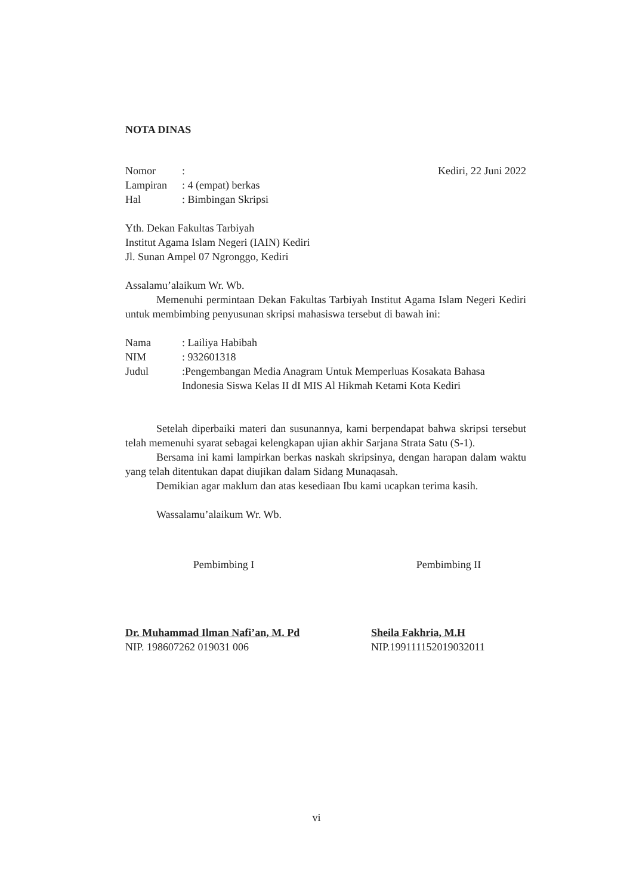NOTA DINAS
| Nomor | : |
| Lampiran | : 4 (empat) berkas |
| Hal | : Bimbingan Skripsi |
Kediri, 22 Juni 2022
Yth. Dekan Fakultas Tarbiyah
Institut Agama Islam Negeri (IAIN) Kediri
Jl. Sunan Ampel 07 Ngronggo, Kediri
Assalamu’alaikum Wr. Wb.
Memenuhi permintaan Dekan Fakultas Tarbiyah Institut Agama Islam Negeri Kediri untuk membimbing penyusunan skripsi mahasiswa tersebut di bawah ini:
| Nama | : Lailiya Habibah |
| NIM | : 932601318 |
| Judul | :Pengembangan Media Anagram Untuk Memperluas Kosakata Bahasa Indonesia Siswa Kelas II dI MIS Al Hikmah Ketami Kota Kediri |
Setelah diperbaiki materi dan susunannya, kami berpendapat bahwa skripsi tersebut telah memenuhi syarat sebagai kelengkapan ujian akhir Sarjana Strata Satu (S-1).
Bersama ini kami lampirkan berkas naskah skripsinya, dengan harapan dalam waktu yang telah ditentukan dapat diujikan dalam Sidang Munaqasah.
Demikian agar maklum dan atas kesediaan Ibu kami ucapkan terima kasih.
Wassalamu’alaikum Wr. Wb.
Pembimbing I
Dr. Muhammad Ilman Nafi’an, M. Pd
NIP. 198607262 019031 006
Pembimbing II
Sheila Fakhria, M.H
NIP.199111152019032011
vi